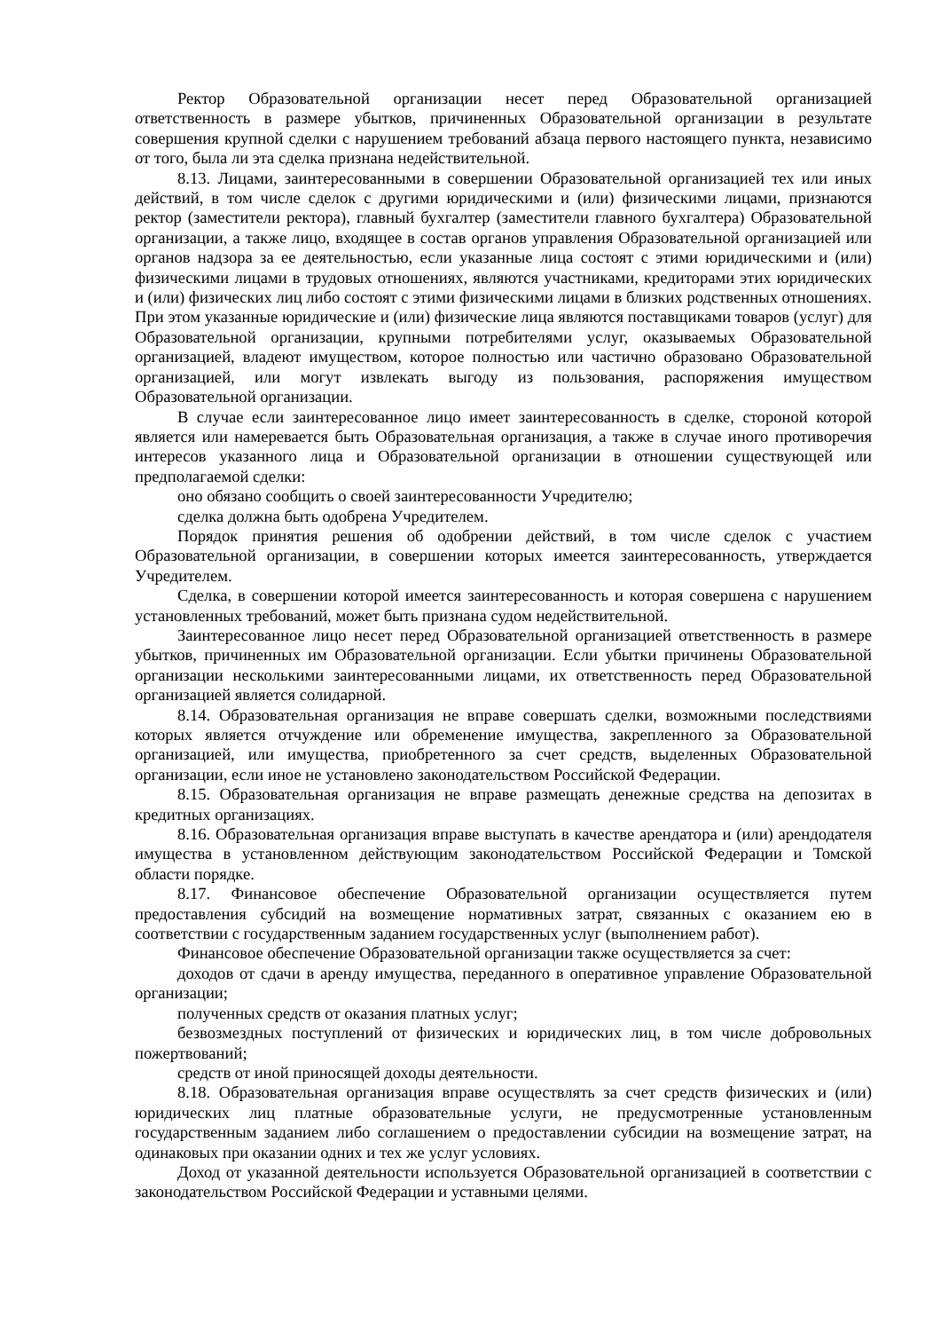Ректор Образовательной организации несет перед Образовательной организацией ответственность в размере убытков, причиненных Образовательной организации в результате совершения крупной сделки с нарушением требований абзаца первого настоящего пункта, независимо от того, была ли эта сделка признана недействительной.
8.13. Лицами, заинтересованными в совершении Образовательной организацией тех или иных действий, в том числе сделок с другими юридическими и (или) физическими лицами, признаются ректор (заместители ректора), главный бухгалтер (заместители главного бухгалтера) Образовательной организации, а также лицо, входящее в состав органов управления Образовательной организацией или органов надзора за ее деятельностью, если указанные лица состоят с этими юридическими и (или) физическими лицами в трудовых отношениях, являются участниками, кредиторами этих юридических и (или) физических лиц либо состоят с этими физическими лицами в близких родственных отношениях. При этом указанные юридические и (или) физические лица являются поставщиками товаров (услуг) для Образовательной организации, крупными потребителями услуг, оказываемых Образовательной организацией, владеют имуществом, которое полностью или частично образовано Образовательной организацией, или могут извлекать выгоду из пользования, распоряжения имуществом Образовательной организации.
В случае если заинтересованное лицо имеет заинтересованность в сделке, стороной которой является или намеревается быть Образовательная организация, а также в случае иного противоречия интересов указанного лица и Образовательной организации в отношении существующей или предполагаемой сделки:
оно обязано сообщить о своей заинтересованности Учредителю;
сделка должна быть одобрена Учредителем.
Порядок принятия решения об одобрении действий, в том числе сделок с участием Образовательной организации, в совершении которых имеется заинтересованность, утверждается Учредителем.
Сделка, в совершении которой имеется заинтересованность и которая совершена с нарушением установленных требований, может быть признана судом недействительной.
Заинтересованное лицо несет перед Образовательной организацией ответственность в размере убытков, причиненных им Образовательной организации. Если убытки причинены Образовательной организации несколькими заинтересованными лицами, их ответственность перед Образовательной организацией является солидарной.
8.14. Образовательная организация не вправе совершать сделки, возможными последствиями которых является отчуждение или обременение имущества, закрепленного за Образовательной организацией, или имущества, приобретенного за счет средств, выделенных Образовательной организации, если иное не установлено законодательством Российской Федерации.
8.15. Образовательная организация не вправе размещать денежные средства на депозитах в кредитных организациях.
8.16. Образовательная организация вправе выступать в качестве арендатора и (или) арендодателя имущества в установленном действующим законодательством Российской Федерации и Томской области порядке.
8.17. Финансовое обеспечение Образовательной организации осуществляется путем предоставления субсидий на возмещение нормативных затрат, связанных с оказанием ею в соответствии с государственным заданием государственных услуг (выполнением работ).
Финансовое обеспечение Образовательной организации также осуществляется за счет:
доходов от сдачи в аренду имущества, переданного в оперативное управление Образовательной организации;
полученных средств от оказания платных услуг;
безвозмездных поступлений от физических и юридических лиц, в том числе добровольных пожертвований;
средств от иной приносящей доходы деятельности.
8.18. Образовательная организация вправе осуществлять за счет средств физических и (или) юридических лиц платные образовательные услуги, не предусмотренные установленным государственным заданием либо соглашением о предоставлении субсидии на возмещение затрат, на одинаковых при оказании одних и тех же услуг условиях.
Доход от указанной деятельности используется Образовательной организацией в соответствии с законодательством Российской Федерации и уставными целями.